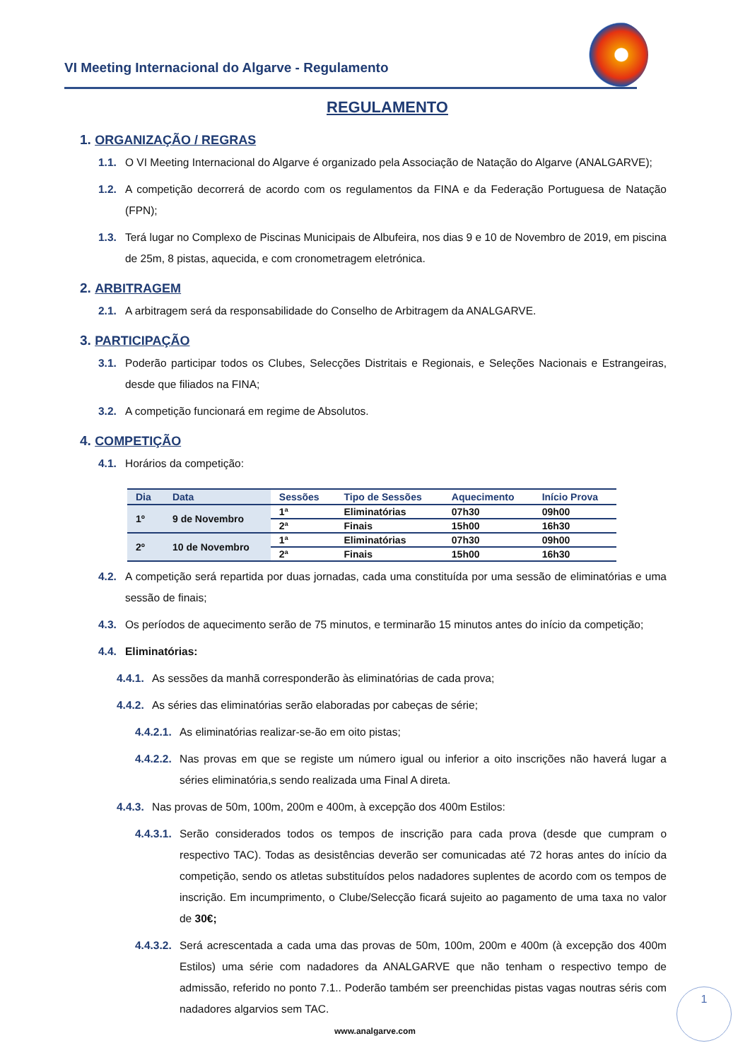VI Meeting Internacional do Algarve - Regulamento
REGULAMENTO
1. ORGANIZAÇÃO / REGRAS
1.1. O VI Meeting Internacional do Algarve é organizado pela Associação de Natação do Algarve (ANALGARVE);
1.2. A competição decorrerá de acordo com os regulamentos da FINA e da Federação Portuguesa de Natação (FPN);
1.3. Terá lugar no Complexo de Piscinas Municipais de Albufeira, nos dias 9 e 10 de Novembro de 2019, em piscina de 25m, 8 pistas, aquecida, e com cronometragem eletrónica.
2. ARBITRAGEM
2.1. A arbitragem será da responsabilidade do Conselho de Arbitragem da ANALGARVE.
3. PARTICIPAÇÃO
3.1. Poderão participar todos os Clubes, Selecções Distritais e Regionais, e Seleções Nacionais e Estrangeiras, desde que filiados na FINA;
3.2. A competição funcionará em regime de Absolutos.
4. COMPETIÇÃO
4.1. Horários da competição:
| Dia | Data | Sessões | Tipo de Sessões | Aquecimento | Início Prova |
| --- | --- | --- | --- | --- | --- |
| 1º | 9 de Novembro | 1ª | Eliminatórias | 07h30 | 09h00 |
| | | 2ª | Finais | 15h00 | 16h30 |
| 2º | 10 de Novembro | 1ª | Eliminatórias | 07h30 | 09h00 |
| | | 2ª | Finais | 15h00 | 16h30 |
4.2. A competição será repartida por duas jornadas, cada uma constituída por uma sessão de eliminatórias e uma sessão de finais;
4.3. Os períodos de aquecimento serão de 75 minutos, e terminarão 15 minutos antes do início da competição;
4.4. Eliminatórias:
4.4.1. As sessões da manhã corresponderão às eliminatórias de cada prova;
4.4.2. As séries das eliminatórias serão elaboradas por cabeças de série;
4.4.2.1. As eliminatórias realizar-se-ão em oito pistas;
4.4.2.2. Nas provas em que se registe um número igual ou inferior a oito inscrições não haverá lugar a séries eliminatória,s sendo realizada uma Final A direta.
4.4.3. Nas provas de 50m, 100m, 200m e 400m, à excepção dos 400m Estilos:
4.4.3.1. Serão considerados todos os tempos de inscrição para cada prova (desde que cumpram o respectivo TAC). Todas as desistências deverão ser comunicadas até 72 horas antes do início da competição, sendo os atletas substituídos pelos nadadores suplentes de acordo com os tempos de inscrição. Em incumprimento, o Clube/Selecção ficará sujeito ao pagamento de uma taxa no valor de 30€;
4.4.3.2. Será acrescentada a cada uma das provas de 50m, 100m, 200m e 400m (à excepção dos 400m Estilos) uma série com nadadores da ANALGARVE que não tenham o respectivo tempo de admissão, referido no ponto 7.1.. Poderão também ser preenchidas pistas vagas noutras séris com nadadores algarvios sem TAC.
1
www.analgarve.com